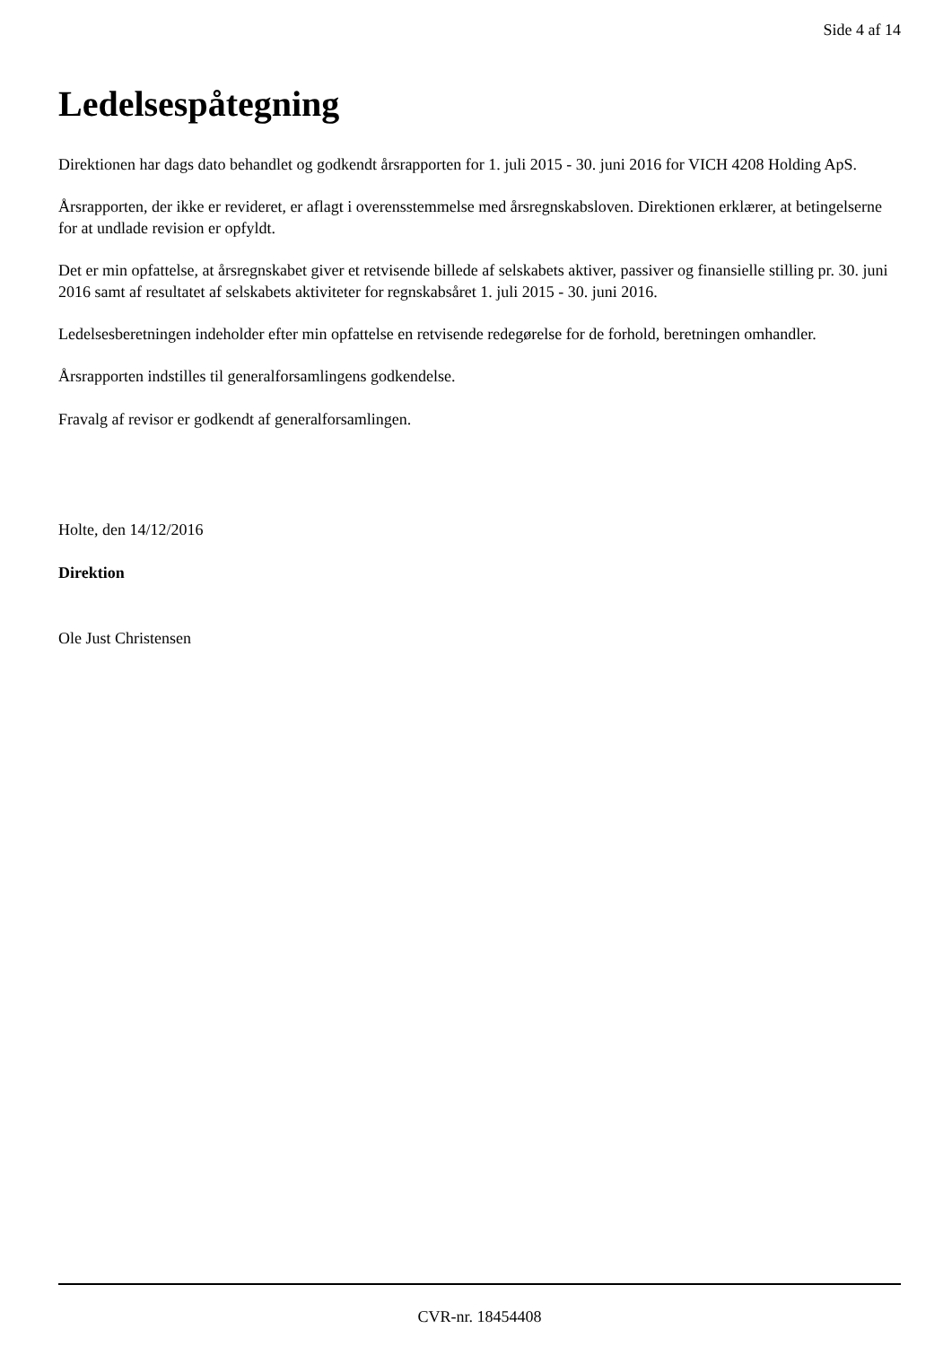Side 4 af 14
Ledelsespåtegning
Direktionen har dags dato behandlet og godkendt årsrapporten for 1. juli 2015 - 30. juni 2016 for VICH 4208 Holding ApS.
Årsrapporten, der ikke er revideret, er aflagt i overensstemmelse med årsregnskabsloven. Direktionen erklærer, at betingelserne for at undlade revision er opfyldt.
Det er min opfattelse, at årsregnskabet giver et retvisende billede af selskabets aktiver, passiver og finansielle stilling pr. 30. juni 2016 samt af resultatet af selskabets aktiviteter for regnskabsåret 1. juli 2015 - 30. juni 2016.
Ledelsesberetningen indeholder efter min opfattelse en retvisende redegørelse for de forhold, beretningen omhandler.
Årsrapporten indstilles til generalforsamlingens godkendelse.
Fravalg af revisor er godkendt af generalforsamlingen.
Holte, den 14/12/2016
Direktion
Ole Just Christensen
CVR-nr. 18454408